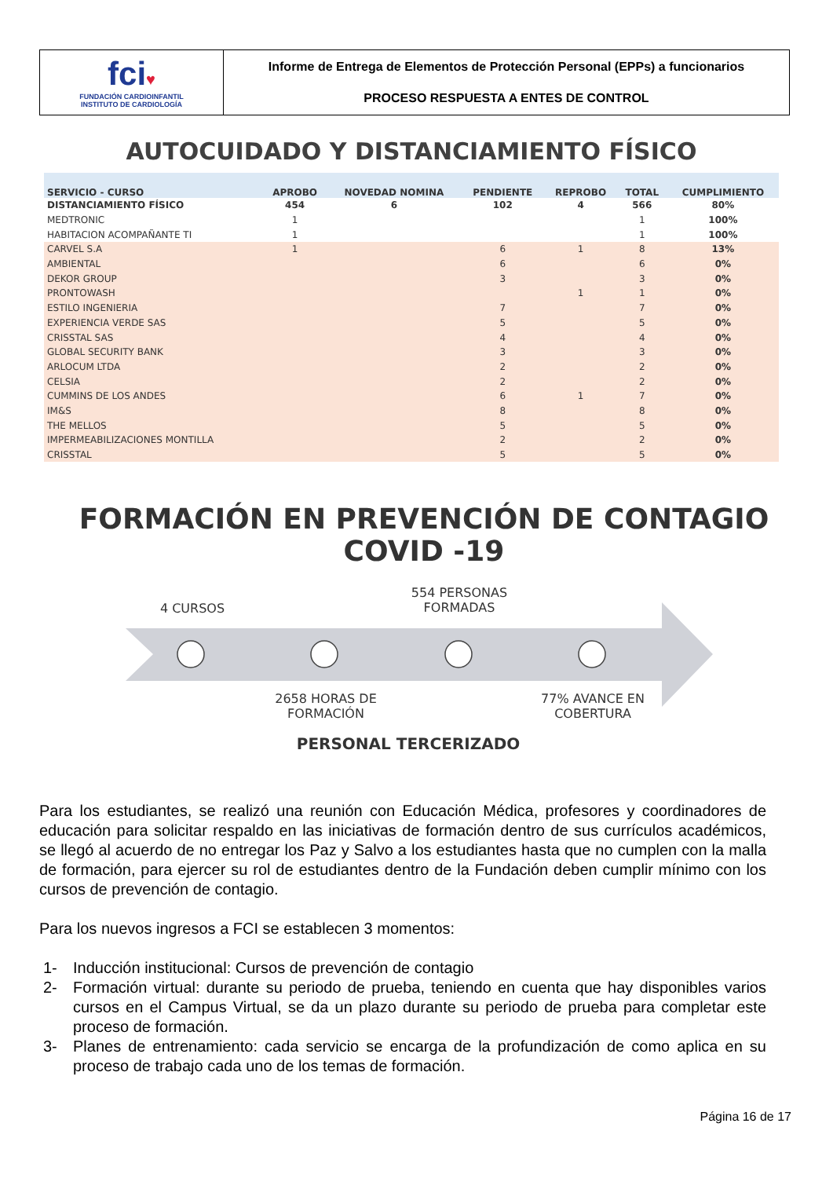fci♥
FUNDACIÓN CARDIOINFANTIL
INSTITUTO DE CARDIOLOGÍA
Informe de Entrega de Elementos de Protección Personal (EPPs) a funcionarios
PROCESO RESPUESTA A ENTES DE CONTROL
AUTOCUIDADO Y DISTANCIAMIENTO FÍSICO
| SERVICIO - CURSO | APROBO | NOVEDAD NOMINA | PENDIENTE | REPROBO | TOTAL | CUMPLIMIENTO |
| --- | --- | --- | --- | --- | --- | --- |
| DISTANCIAMIENTO FÍSICO | 454 | 6 | 102 | 4 | 566 | 80% |
| MEDTRONIC | 1 | | | | 1 | 100% |
| HABITACION ACOMPAÑANTE TI | 1 | | | | 1 | 100% |
| CARVEL S.A | 1 | | 6 | 1 | 8 | 13% |
| AMBIENTAL | | | 6 | | 6 | 0% |
| DEKOR GROUP | | | 3 | | 3 | 0% |
| PRONTOWASH | | | | 1 | 1 | 0% |
| ESTILO INGENIERIA | | | 7 | | 7 | 0% |
| EXPERIENCIA VERDE SAS | | | 5 | | 5 | 0% |
| CRISSTAL SAS | | | 4 | | 4 | 0% |
| GLOBAL SECURITY BANK | | | 3 | | 3 | 0% |
| ARLOCUM LTDA | | | 2 | | 2 | 0% |
| CELSIA | | | 2 | | 2 | 0% |
| CUMMINS DE LOS ANDES | | | 6 | 1 | 7 | 0% |
| IM&S | | | 8 | | 8 | 0% |
| THE MELLOS | | | 5 | | 5 | 0% |
| IMPERMEABILIZACIONES MONTILLA | | | 2 | | 2 | 0% |
| CRISSTAL | | | 5 | | 5 | 0% |
FORMACIÓN EN PREVENCIÓN DE CONTAGIO COVID -19
4 CURSOS
554 PERSONAS FORMADAS
2658 HORAS DE FORMACIÓN
77% AVANCE EN COBERTURA
PERSONAL TERCERIZADO
Para los estudiantes, se realizó una reunión con Educación Médica, profesores y coordinadores de educación para solicitar respaldo en las iniciativas de formación dentro de sus currículos académicos, se llegó al acuerdo de no entregar los Paz y Salvo a los estudiantes hasta que no cumplen con la malla de formación, para ejercer su rol de estudiantes dentro de la Fundación deben cumplir mínimo con los cursos de prevención de contagio.
Para los nuevos ingresos a FCI se establecen 3 momentos:
1- Inducción institucional: Cursos de prevención de contagio
2- Formación virtual: durante su periodo de prueba, teniendo en cuenta que hay disponibles varios cursos en el Campus Virtual, se da un plazo durante su periodo de prueba para completar este proceso de formación.
3- Planes de entrenamiento: cada servicio se encarga de la profundización de como aplica en su proceso de trabajo cada uno de los temas de formación.
Página 16 de 17